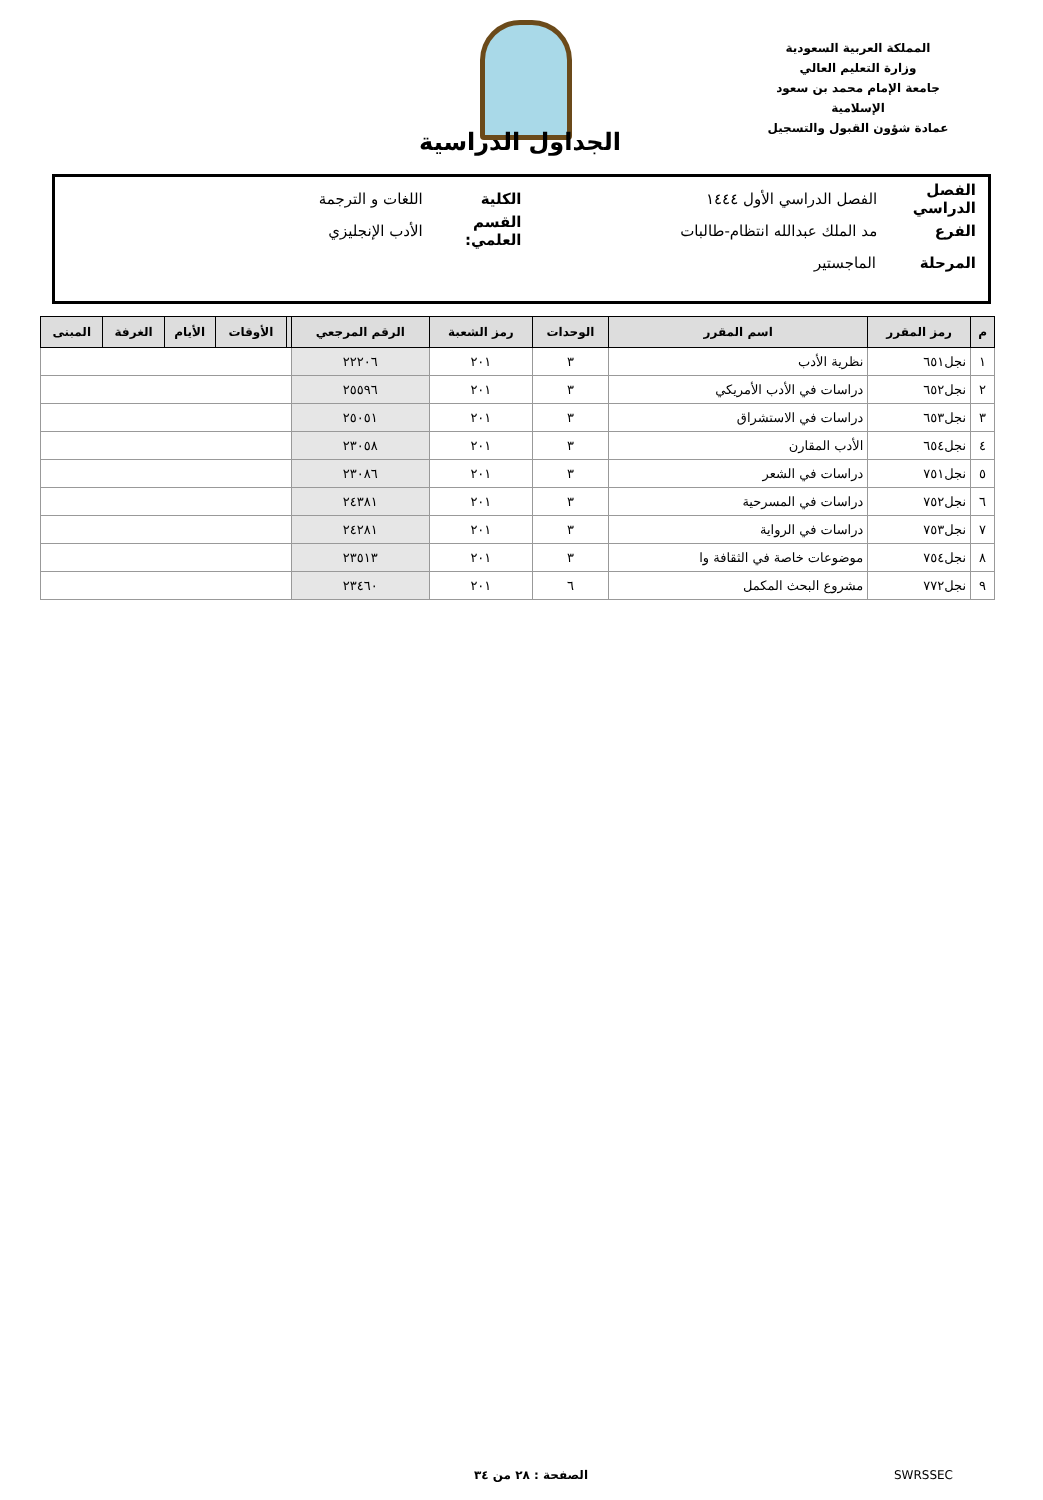المملكة العربية السعودية
وزارة التعليم العالي
جامعة الإمام محمد بن سعود الإسلامية
عمادة شؤون القبول والتسجيل
الجداول الدراسية
الفصل الدراسي الفصل الدراسي الأول ١٤٤٤ الكلية اللغات و الترجمة
الفرع مد الملك عبدالله انتظام-طالبات القسم العلمي: الأدب الإنجليزي
المرحلة الماجستير
| م | رمز المقرر | اسم المقرر | الوحدات | رمز الشعبة | الرقم المرجعي | | الأوقات | الأيام | الغرفة | المبنى |
| --- | --- | --- | --- | --- | --- | --- | --- | --- | --- | --- |
| ١ | نجل٦٥١ | نظرية الأدب | ٣ | ٢٠١ | ٢٢٢٠٦ | | | | | |
| ٢ | نجل٦٥٢ | دراسات في الأدب الأمريكي | ٣ | ٢٠١ | ٢٥٥٩٦ | | | | | |
| ٣ | نجل٦٥٣ | دراسات في الاستشراق | ٣ | ٢٠١ | ٢٥٠٥١ | | | | | |
| ٤ | نجل٦٥٤ | الأدب المقارن | ٣ | ٢٠١ | ٢٣٠٥٨ | | | | | |
| ٥ | نجل٧٥١ | دراسات في الشعر | ٣ | ٢٠١ | ٢٣٠٨٦ | | | | | |
| ٦ | نجل٧٥٢ | دراسات في المسرحية | ٣ | ٢٠١ | ٢٤٣٨١ | | | | | |
| ٧ | نجل٧٥٣ | دراسات في الرواية | ٣ | ٢٠١ | ٢٤٢٨١ | | | | | |
| ٨ | نجل٧٥٤ | موضوعات خاصة في الثقافة وا | ٣ | ٢٠١ | ٢٣٥١٣ | | | | | |
| ٩ | نجل٧٧٢ | مشروع البحث المكمل | ٦ | ٢٠١ | ٢٣٤٦٠ | | | | | |
SWRSSEC الصفحة : ٢٨ من ٣٤